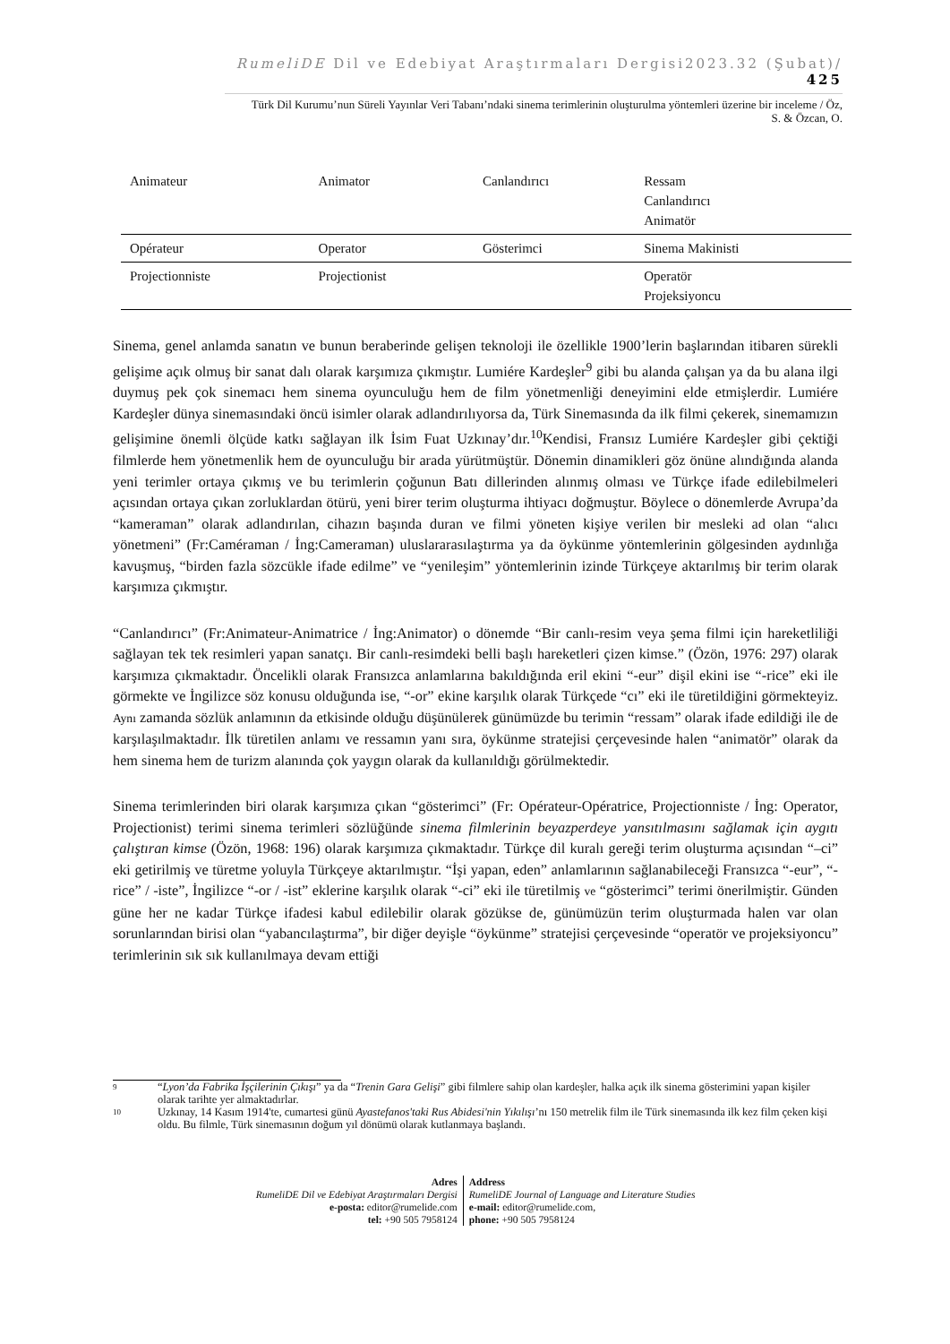RumeliDE Dil ve Edebiyat Araştırmaları Dergisi2023.32 (Şubat)/ 425
Türk Dil Kurumu’nun Süreli Yayınlar Veri Tabanı’ndaki sinema terimlerinin oluşturulma yöntemleri üzerine bir inceleme / Öz,
S. & Özcan, O.
| Animateur | Animator | Canlandırıcı | Ressam Canlandırıcı Animatör |
| Opérateur | Operator | Gösterimci | Sinema Makinisti |
| Projectionniste | Projectionist | | Operatör Projeksiyoncu |
Sinema, genel anlamda sanatın ve bunun beraberinde gelişen teknoloji ile özellikle 1900’lerin başlarından itibaren sürekli gelişime açık olmuş bir sanat dalı olarak karşımıza çıkmıştır. Lumiére Kardeşler<sup>9</sup> gibi bu alanda çalışan ya da bu alana ilgi duymuş pek çok sinemacı hem sinema oyunculuğu hem de film yönetmenliği deneyimini elde etmişlerdir. Lumiére Kardeşler dünya sinemasındaki öncü isimler olarak adlandırılıyorsa da, Türk Sinemasında da ilk filmi çekerek, sinemamızın gelişimine önemli ölçüde katkı sağlayan ilk İsim Fuat Uzkınay’dır.<sup>10</sup>Kendisi, Fransız Lumiére Kardeşler gibi çektiği filmlerde hem yönetmenlik hem de oyunculuğu bir arada yürütmüştür. Dönemin dinamikleri göz önüne alındığında alanda yeni terimler ortaya çıkmış ve bu terimlerin çoğunun Batı dillerinden alınmış olması ve Türkçe ifade edilebilmeleri açısından ortaya çıkan zorluklardan ötürü, yeni birer terim oluşturma ihtiyacı doğmuştur. Böylece o dönemlerde Avrupa’da “kameraman” olarak adlandırılan, cihazın başında duran ve filmi yöneten kişiye verilen bir mesleki ad olan “alıcı yönetmeni” (Fr:Caméraman / İng:Cameraman) uluslararasılaştırma ya da öykünme yöntemlerinin gölgesinden aydınlığa kavuşmuş, “birden fazla sözcükle ifade edilme” ve “yenileşim” yöntemlerinin izinde Türkçeye aktarılmış bir terim olarak karşımıza çıkmıştır.
“Canlandırıcı” (Fr:Animateur-Animatrice / İng:Animator) o dönemde “Bir canlı-resim veya şema filmi için hareketliliği sağlayan tek tek resimleri yapan sanatçı. Bir canlı-resimdeki belli başlı hareketleri çizen kimse.” (Özön, 1976: 297) olarak karşımıza çıkmaktadır. Öncelikli olarak Fransızca anlamlarına bakıldığında eril ekini “-eur” dişil ekini ise “-rice” eki ile görmekte ve İngilizce söz konusu olduğunda ise, “-or” ekine karşılık olarak Türkçede “cı” eki ile türetildiğini görmekteyiz. Aynı zamanda sözlük anlamının da etkisinde olduğu düşünülerek günümüzde bu terimin “ressam” olarak ifade edildiği ile de karşılaşılmaktadır. İlk türetilen anlamı ve ressamın yanı sıra, öykünme stratejisi çerçevesinde halen “animatör” olarak da hem sinema hem de turizm alanında çok yaygın olarak da kullanıldığı görülmektedir.
Sinema terimlerinden biri olarak karşımıza çıkan “gösterimci” (Fr: Opérateur-Opératrice, Projectionniste / İng: Operator, Projectionist) terimi sinema terimleri sözlüğünde sinema filmlerinin beyazperdeye yansıtılmasını sağlamak için aygıtı çalıştıran kimse (Özön, 1968: 196) olarak karşımıza çıkmaktadır. Türkçe dil kuralı gereği terim oluşturma açısından “–ci” eki getirilmiş ve türetme yoluyla Türkçeye aktarılmıştır. “İşi yapan, eden” anlamlarının sağlanabileceği Fransızca “-eur”, “-rice” / -iste”, İngilizce “-or / -ist” eklerine karşılık olarak “-ci” eki ile türetilmiş ve “gösterimci” terimi önerilmiştir. Günden güne her ne kadar Türkçe ifadesi kabul edilebilir olarak gözükse de, günümüzün terim oluşturmada halen var olan sorunlarından birisi olan “yabancılaştırma”, bir diğer deyişle “öykünme” stratejisi çerçevesinde “operatör ve projeksiyoncu” terimlerinin sık sık kullanılmaya devam ettiği
9 “Lyon’da Fabrika İşçilerinin Çıkışı” ya da “Trenin Gara Gelişi” gibi filmlere sahip olan kardeşler, halka açık ilk sinema gösterimini yapan kişiler olarak tarihte yer almaktadırlar.
10 Uzkınay, 14 Kasım 1914'te, cumartesi günü Ayastefanos'taki Rus Abidesi'nin Yıkılışı’nı 150 metrelik film ile Türk sinemasında ilk kez film çeken kişi oldu. Bu filmle, Türk sinemasının doğum yıl dönümü olarak kutlanmaya başlandı.
Adres
RumeliDE Dil ve Edebiyat Araştırmaları Dergisi
e-posta: editor@rumelide.com
tel: +90 505 7958124
Address
RumeliDE Journal of Language and Literature Studies
e-mail: editor@rumelide.com,
phone: +90 505 7958124